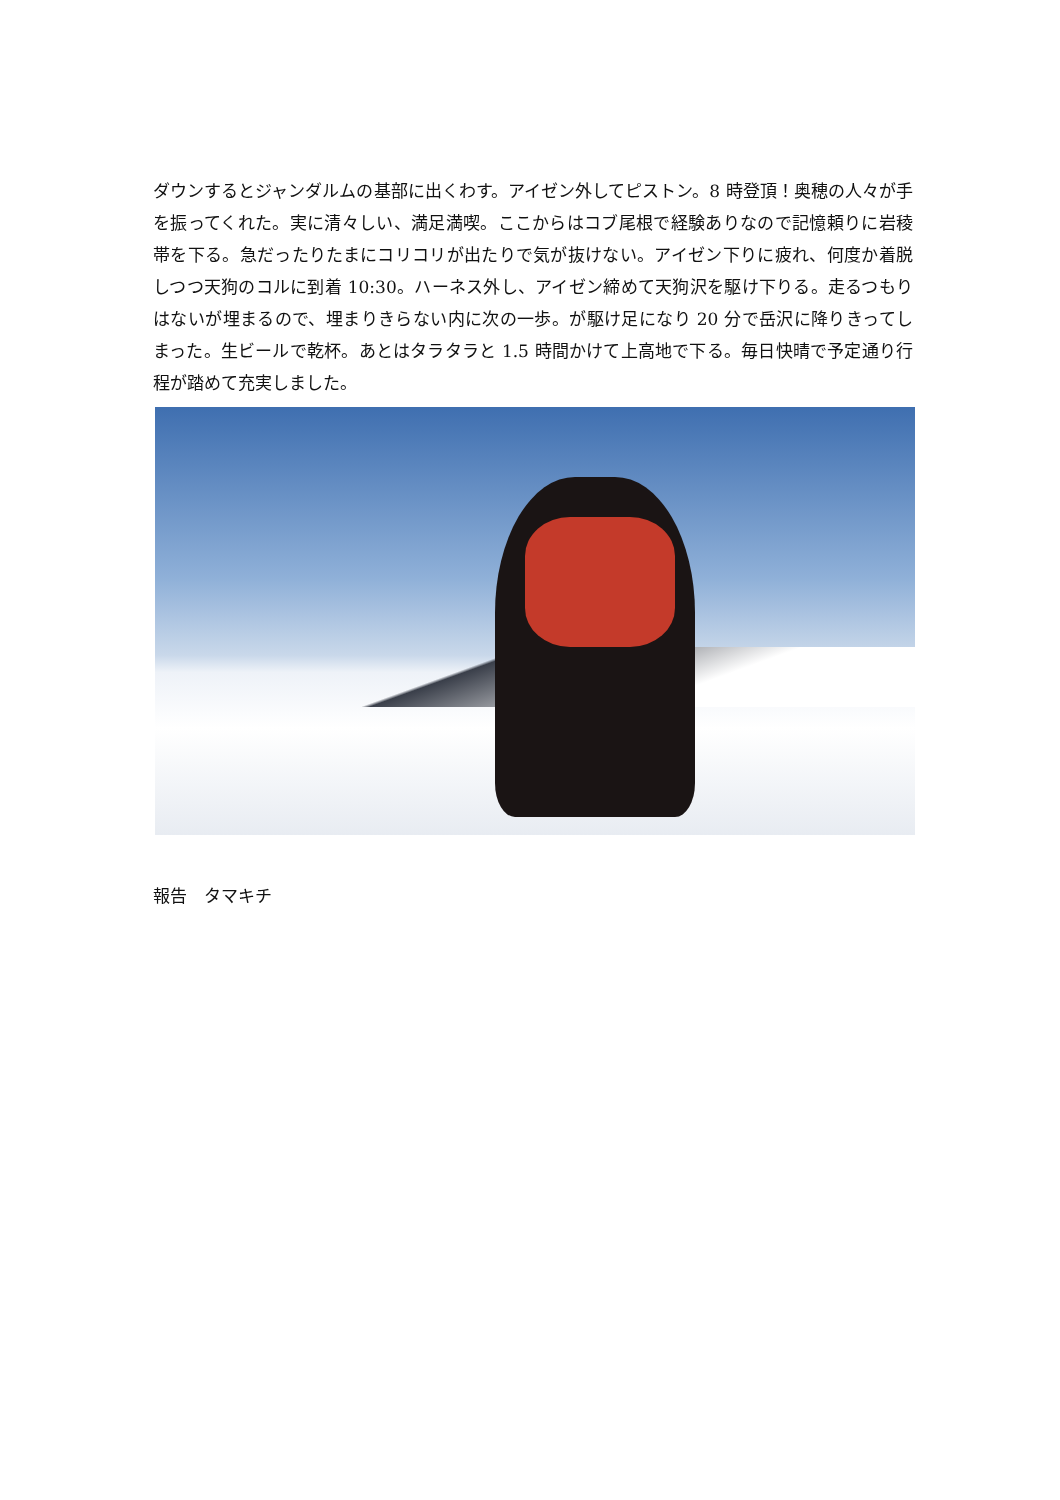ダウンするとジャンダルムの基部に出くわす。アイゼン外してピストン。8 時登頂！奥穂の人々が手を振ってくれた。実に清々しい、満足満喫。ここからはコブ尾根で経験ありなので記憶頼りに岩稜帯を下る。急だったりたまにコリコリが出たりで気が抜けない。アイゼン下りに疲れ、何度か着脱しつつ天狗のコルに到着 10:30。ハーネス外し、アイゼン締めて天狗沢を駆け下りる。走るつもりはないが埋まるので、埋まりきらない内に次の一歩。が駆け足になり 20 分で岳沢に降りきってしまった。生ビールで乾杯。あとはタラタラと 1.5 時間かけて上高地で下る。毎日快晴で予定通り行程が踏めて充実しました。
報告　タマキチ